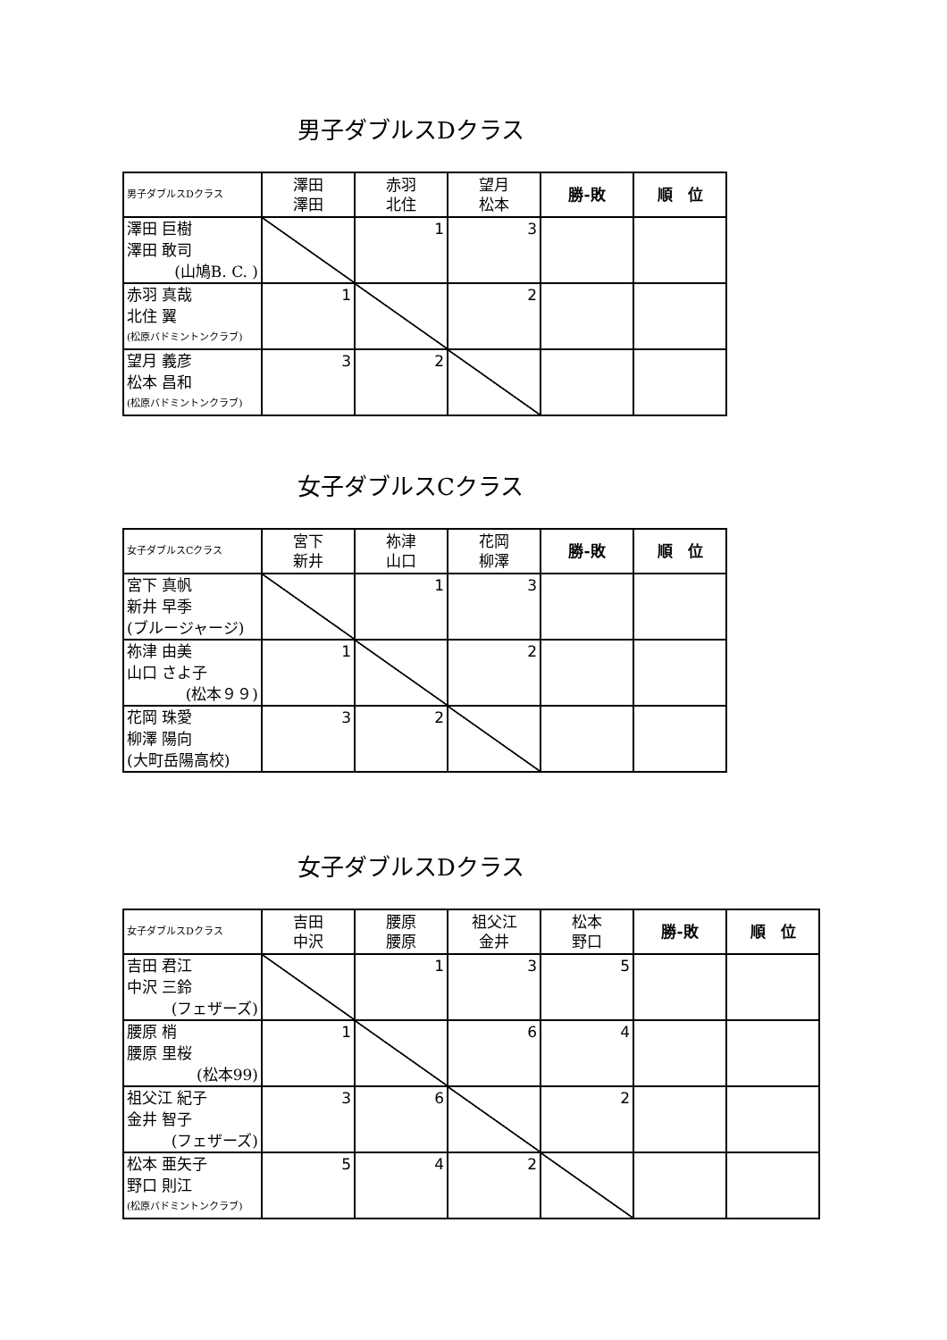男子ダブルスDクラス
| 男子ダブルスDクラス | 澤田 澤田 | 赤羽 北住 | 望月 松本 | 勝-敗 | 順 位 |
| --- | --- | --- | --- | --- | --- |
| 澤田 巨樹 澤田 敢司 (山鳩B. C. ) | | 1 | 3 | | |
| 赤羽 真哉 北住 翼 (松原バドミントンクラブ) | 1 | | 2 | | |
| 望月 義彦 松本 昌和 (松原バドミントンクラブ) | 3 | 2 | | | |
女子ダブルスCクラス
| 女子ダブルスCクラス | 宮下 新井 | 祢津 山口 | 花岡 柳澤 | 勝-敗 | 順 位 |
| --- | --- | --- | --- | --- | --- |
| 宮下 真帆 新井 早季 (ブルージャージ) | | 1 | 3 | | |
| 祢津 由美 山口 さよ子 (松本９９) | 1 | | 2 | | |
| 花岡 珠愛 柳澤 陽向 (大町岳陽高校) | 3 | 2 | | | |
女子ダブルスDクラス
| 女子ダブルスDクラス | 吉田 中沢 | 腰原 腰原 | 祖父江 金井 | 松本 野口 | 勝-敗 | 順 位 |
| --- | --- | --- | --- | --- | --- | --- |
| 吉田 君江 中沢 三鈴 (フェザーズ) | | 1 | 3 | 5 | | |
| 腰原 梢 腰原 里桜 (松本99) | 1 | | 6 | 4 | | |
| 祖父江 紀子 金井 智子 (フェザーズ) | 3 | 6 | | 2 | | |
| 松本 亜矢子 野口 則江 (松原バドミントンクラブ) | 5 | 4 | 2 | | | |